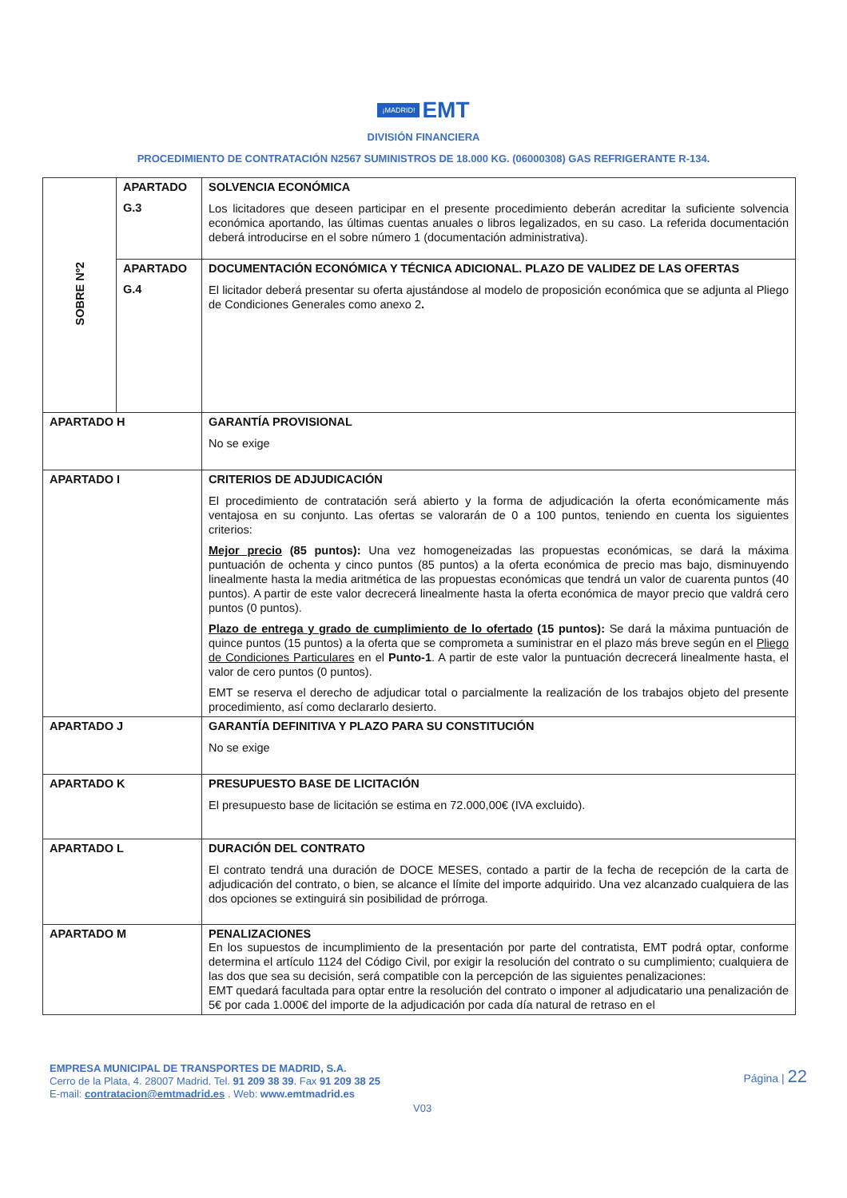¡MADRID! EMT
DIVISIÓN FINANCIERA
PROCEDIMIENTO DE CONTRATACIÓN N2567 SUMINISTROS DE 18.000 KG. (06000308) GAS REFRIGERANTE R-134.
| SOBRE Nº2 | APARTADO G.3 | SOLVENCIA ECONÓMICA Los licitadores que deseen participar en el presente procedimiento deberán acreditar la suficiente solvencia económica aportando, las últimas cuentas anuales o libros legalizados, en su caso. La referida documentación deberá introducirse en el sobre número 1 (documentación administrativa). |
| | APARTADO G.4 | DOCUMENTACIÓN ECONÓMICA Y TÉCNICA ADICIONAL. PLAZO DE VALIDEZ DE LAS OFERTAS El licitador deberá presentar su oferta ajustándose al modelo de proposición económica que se adjunta al Pliego de Condiciones Generales como anexo 2 . |
| APARTADO H | | GARANTÍA PROVISIONAL No se exige |
| APARTADO I | | CRITERIOS DE ADJUDICACIÓN El procedimiento de contratación será abierto y la forma de adjudicación la oferta económicamente más ventajosa en su conjunto. Las ofertas se valorarán de 0 a 100 puntos, teniendo en cuenta los siguientes criterios: Mejor precio (85 puntos): Una vez homogeneizadas las propuestas económicas, se dará la máxima puntuación de ochenta y cinco puntos (85 puntos) a la oferta económica de precio mas bajo, disminuyendo linealmente hasta la media aritmética de las propuestas económicas que tendrá un valor de cuarenta puntos (40 puntos). A partir de este valor decrecerá linealmente hasta la oferta económica de mayor precio que valdrá cero puntos (0 puntos). Plazo de entrega y grado de cumplimiento de lo ofertado (15 puntos): Se dará la máxima puntuación de quince puntos (15 puntos) a la oferta que se comprometa a suministrar en el plazo más breve según en el Pliego de Condiciones Particulares en el Punto-1 . A partir de este valor la puntuación decrecerá linealmente hasta, el valor de cero puntos (0 puntos). EMT se reserva el derecho de adjudicar total o parcialmente la realización de los trabajos objeto del presente procedimiento, así como declararlo desierto. |
| APARTADO J | | GARANTÍA DEFINITIVA Y PLAZO PARA SU CONSTITUCIÓN No se exige |
| APARTADO K | | PRESUPUESTO BASE DE LICITACIÓN El presupuesto base de licitación se estima en 72.000,00€ (IVA excluido). |
| APARTADO L | | DURACIÓN DEL CONTRATO El contrato tendrá una duración de DOCE MESES, contado a partir de la fecha de recepción de la carta de adjudicación del contrato, o bien, se alcance el límite del importe adquirido. Una vez alcanzado cualquiera de las dos opciones se extinguirá sin posibilidad de prórroga. |
| APARTADO M | | PENALIZACIONES En los supuestos de incumplimiento de la presentación por parte del contratista, EMT podrá optar, conforme determina el artículo 1124 del Código Civil, por exigir la resolución del contrato o su cumplimiento; cualquiera de las dos que sea su decisión, será compatible con la percepción de las siguientes penalizaciones: EMT quedará facultada para optar entre la resolución del contrato o imponer al adjudicatario una penalización de 5€ por cada 1.000€ del importe de la adjudicación por cada día natural de retraso en el |
EMPRESA MUNICIPAL DE TRANSPORTES DE MADRID, S.A.
Cerro de la Plata, 4. 28007 Madrid. Tel. 91 209 38 39. Fax 91 209 38 25
E-mail: contratacion@emtmadrid.es . Web: www.emtmadrid.es
Página | 22
V03